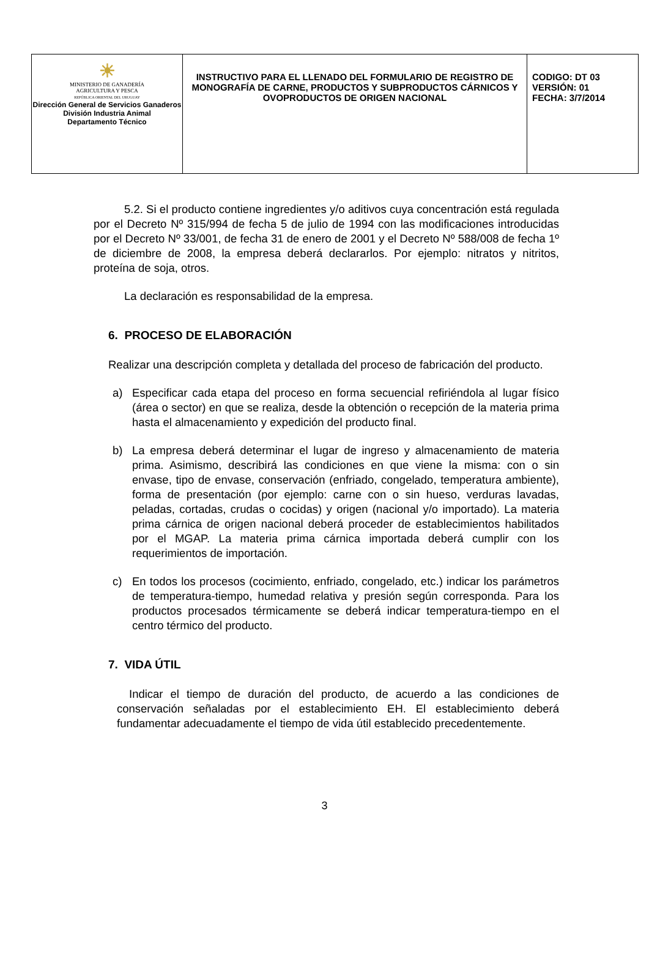| ☀ MINISTERIO DE GANADERÍA AGRICULTURA Y PESCA REPÚBLICA ORIENTAL DEL URUGUAY Dirección General de Servicios Ganaderos División Industria Animal Departamento Técnico | INSTRUCTIVO PARA EL LLENADO DEL FORMULARIO DE REGISTRO DE MONOGRAFÍA DE CARNE, PRODUCTOS Y SUBPRODUCTOS CÁRNICOS Y OVOPRODUCTOS DE ORIGEN NACIONAL | CODIGO: DT 03 VERSIÓN: 01 FECHA: 3/7/2014 |
5.2. Si el producto contiene ingredientes y/o aditivos cuya concentración está regulada por el Decreto Nº 315/994 de fecha 5 de julio de 1994 con las modificaciones introducidas por el Decreto Nº 33/001, de fecha 31 de enero de 2001 y el Decreto Nº 588/008 de fecha 1º de diciembre de 2008, la empresa deberá declararlos. Por ejemplo: nitratos y nitritos, proteína de soja, otros.
La declaración es responsabilidad de la empresa.
6. PROCESO DE ELABORACIÓN
Realizar una descripción completa y detallada del proceso de fabricación del producto.
a) Especificar cada etapa del proceso en forma secuencial refiriéndola al lugar físico (área o sector) en que se realiza, desde la obtención o recepción de la materia prima hasta el almacenamiento y expedición del producto final.
b) La empresa deberá determinar el lugar de ingreso y almacenamiento de materia prima. Asimismo, describirá las condiciones en que viene la misma: con o sin envase, tipo de envase, conservación (enfriado, congelado, temperatura ambiente), forma de presentación (por ejemplo: carne con o sin hueso, verduras lavadas, peladas, cortadas, crudas o cocidas) y origen (nacional y/o importado). La materia prima cárnica de origen nacional deberá proceder de establecimientos habilitados por el MGAP. La materia prima cárnica importada deberá cumplir con los requerimientos de importación.
c) En todos los procesos (cocimiento, enfriado, congelado, etc.) indicar los parámetros de temperatura-tiempo, humedad relativa y presión según corresponda. Para los productos procesados térmicamente se deberá indicar temperatura-tiempo en el centro térmico del producto.
7. VIDA ÚTIL
Indicar el tiempo de duración del producto, de acuerdo a las condiciones de conservación señaladas por el establecimiento EH. El establecimiento deberá fundamentar adecuadamente el tiempo de vida útil establecido precedentemente.
3